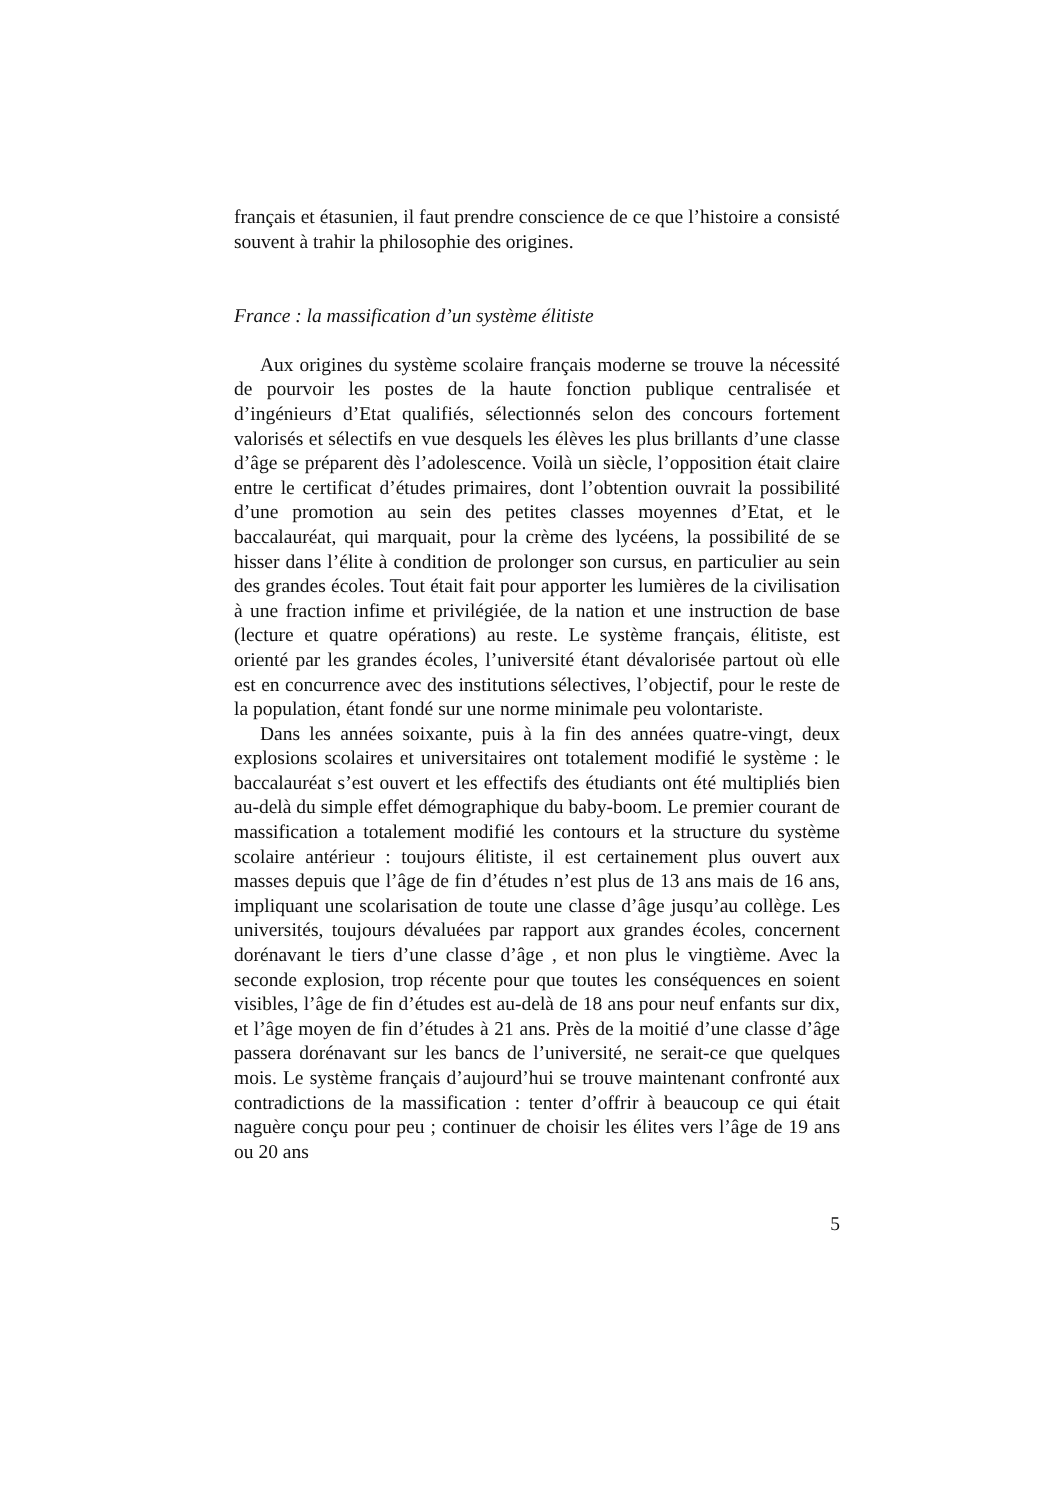français et étasunien, il faut prendre conscience de ce que l’histoire a consisté souvent à trahir la philosophie des origines.
France : la massification d’un système élitiste
Aux origines du système scolaire français moderne se trouve la nécessité de pourvoir les postes de la haute fonction publique centralisée et d’ingénieurs d’Etat qualifiés, sélectionnés selon des concours fortement valorisés et sélectifs en vue desquels les élèves les plus brillants d’une classe d’âge se préparent dès l’adolescence. Voilà un siècle, l’opposition était claire entre le certificat d’études primaires, dont l’obtention ouvrait la possibilité d’une promotion au sein des petites classes moyennes d’Etat, et le baccalauréat, qui marquait, pour la crème des lycéens, la possibilité de se hisser dans l’élite à condition de prolonger son cursus, en particulier au sein des grandes écoles. Tout était fait pour apporter les lumières de la civilisation à une fraction infime et privilégiée, de la nation et une instruction de base (lecture et quatre opérations) au reste. Le système français, élitiste, est orienté par les grandes écoles, l’université étant dévalorisée partout où elle est en concurrence avec des institutions sélectives, l’objectif, pour le reste de la population, étant fondé sur une norme minimale peu volontariste.
Dans les années soixante, puis à la fin des années quatre-vingt, deux explosions scolaires et universitaires ont totalement modifié le système : le baccalauréat s’est ouvert et les effectifs des étudiants ont été multipliés bien au-delà du simple effet démographique du baby-boom. Le premier courant de massification a totalement modifié les contours et la structure du système scolaire antérieur : toujours élitiste, il est certainement plus ouvert aux masses depuis que l’âge de fin d’études n’est plus de 13 ans mais de 16 ans, impliquant une scolarisation de toute une classe d’âge jusqu’au collège. Les universités, toujours dévaluées par rapport aux grandes écoles, concernent dorénavant le tiers d’une classe d’âge , et non plus le vingtième. Avec la seconde explosion, trop récente pour que toutes les conséquences en soient visibles, l’âge de fin d’études est au-delà de 18 ans pour neuf enfants sur dix, et l’âge moyen de fin d’études à 21 ans. Près de la moitié d’une classe d’âge passera dorénavant sur les bancs de l’université, ne serait-ce que quelques mois. Le système français d’aujourd’hui se trouve maintenant confronté aux contradictions de la massification : tenter d’offrir à beaucoup ce qui était naguère conçu pour peu ; continuer de choisir les élites vers l’âge de 19 ans ou 20 ans
5